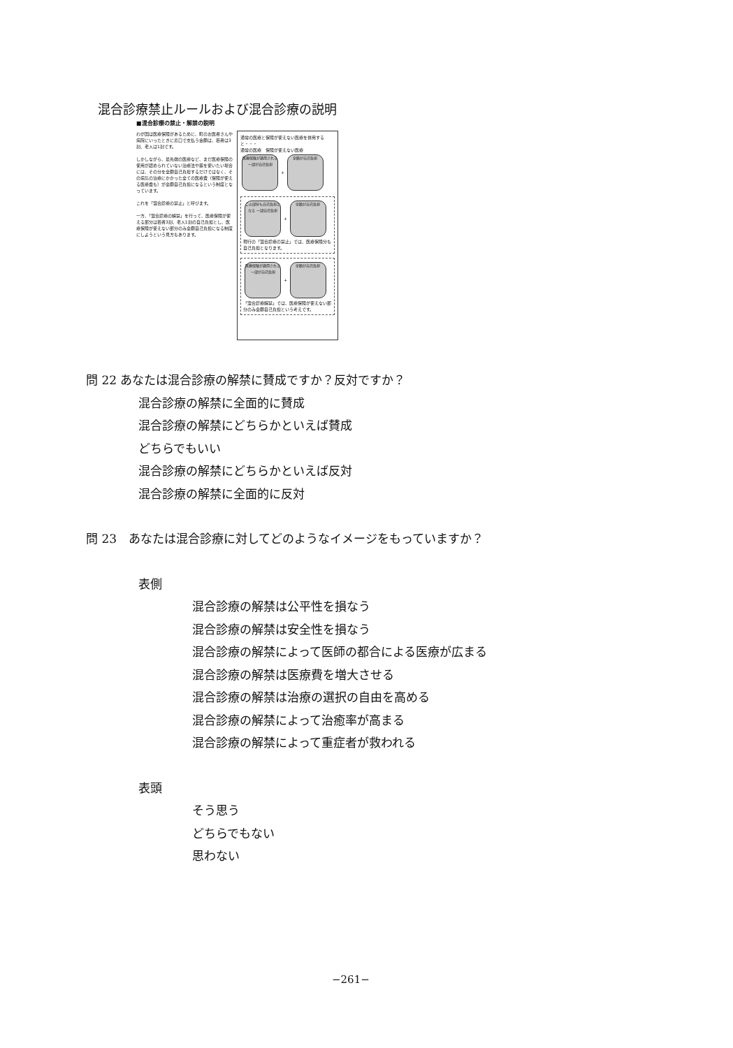混合診療禁止ルールおよび混合診療の説明
■混合診療の禁止・解禁の説明
わが国は医療保険があるために、町のお医者さんや病院にいったときに窓口で支払う金額は、若者は3割、老人は1割です。
しかしながら、最先端の医療など、まだ医療保険の使用が認められていない治療法や薬を使いたい場合には、その分を全額自己負担するだけではなく、その病気の治療にかかった全ての医療費（保険が使える医療費も）が全額自己負担になるという制度となっています。
これを「混合診療の禁止」と呼びます。
一方、「混合診療の解禁」を行って、医療保険が使える部分は若者3割、老人1割の自己負担とし、医療保険が使えない部分のみ全額自己負担になる制度にしようという見方もあります。
通常の医療と保険が使えない医療を併用すると・・・
通常の医療　保険が使えない医療
医療保険が適用される 一部が自己負担 + 全額が自己負担
この部分も自己負担となる 一部自己負担 + 全額が自己負担
現行の「混合診療の禁止」では、医療保険分も自己負担となります。
医療保険が適用される 一部が自己負担 + 全額が自己負担
「混合診療解禁」では、医療保険が使えない部分のみ全額自己負担という考えです。
問 22 あなたは混合診療の解禁に賛成ですか？反対ですか？
混合診療の解禁に全面的に賛成
混合診療の解禁にどちらかといえば賛成
どちらでもいい
混合診療の解禁にどちらかといえば反対
混合診療の解禁に全面的に反対
問 23　あなたは混合診療に対してどのようなイメージをもっていますか？
表側
混合診療の解禁は公平性を損なう
混合診療の解禁は安全性を損なう
混合診療の解禁によって医師の都合による医療が広まる
混合診療の解禁は医療費を増大させる
混合診療の解禁は治療の選択の自由を高める
混合診療の解禁によって治癒率が高まる
混合診療の解禁によって重症者が救われる
表頭
そう思う
どちらでもない
思わない
−261−